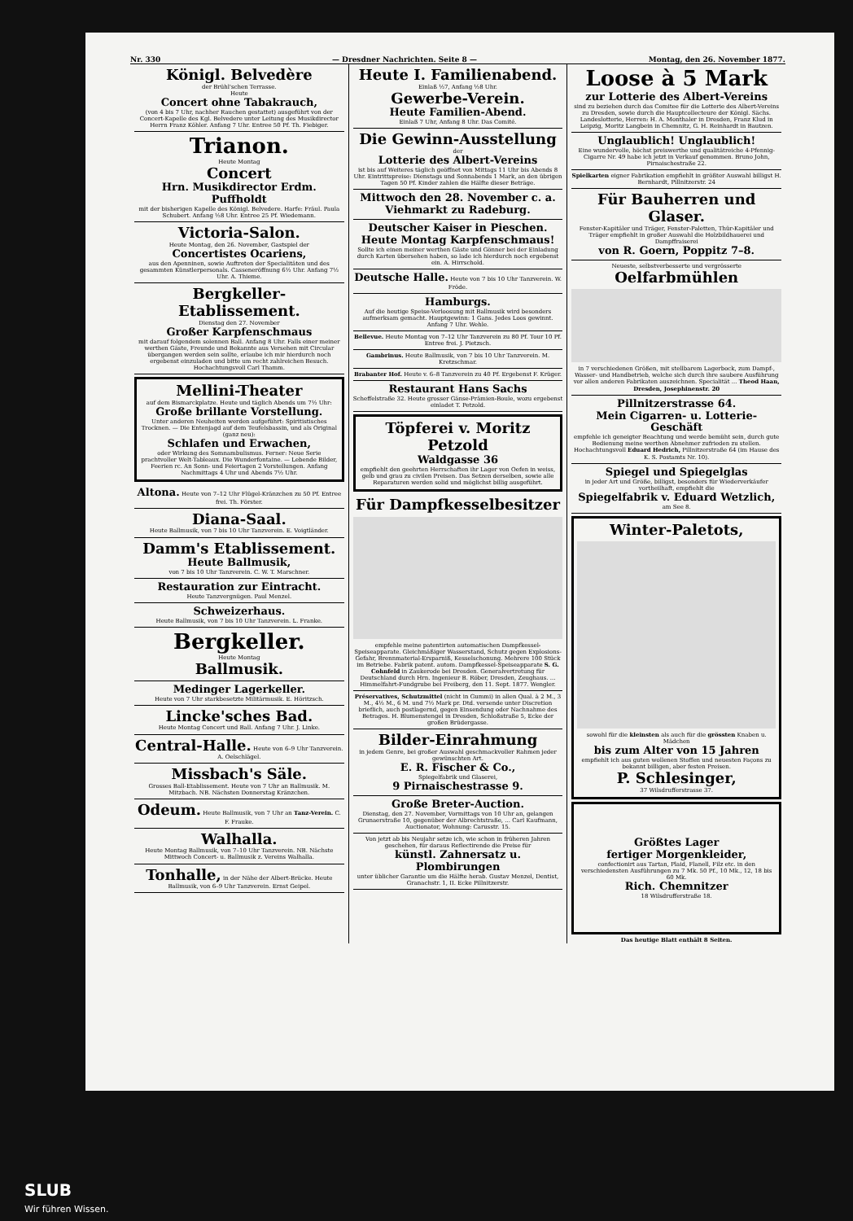Nr. 330 — Dresdner Nachrichten. Seite 8 — Montag, den 26. November 1877.
Königl. Belvedère
der Brühl'schen Terrasse.
Heute
Concert ohne Tabakrauch,
(von 4 bis 7 Uhr, nachher Rauchen gestattet) ausgeführt von der Concert-Kapelle des Kgl. Belvedere unter Leitung des Musikdirector Herrn Franz Köhler. Anfang 7 Uhr. Entree 50 Pf. Th. Fiebiger.
Trianon.
Heute Montag
Concert
Hrn. Musikdirector Erdm. Puffholdt
mit der bisherigen Kapelle des Königl. Belvedere. Harfe: Fräul. Paula Schubert. Anfang ½8 Uhr. Entree 25 Pf. Wiedemann.
Victoria-Salon.
Heute Montag, den 26. November, Gastspiel der
Concertistes Ocariens,
aus den Apenninen, sowie Auftreten der Specialitäten und des gesammten Künstlerpersonals. Casseneröffnung 6½ Uhr. Anfang 7½ Uhr. A. Thieme.
Bergkeller-Etablissement.
Dienstag den 27. November
Großer Karpfenschmaus
mit darauf folgendem solennen Ball. Anfang 8 Uhr. Falls einer meiner werthen Gäste, Freunde und Bekannte aus Versehen mit Circular übergangen werden sein sollte, erlaube ich mir hierdurch noch ergebenst einzuladen und bitte um recht zahlreichen Besuch. Hochachtungsvoll Carl Thamm.
Mellini-Theater
auf dem Bismarckplatze. Heute und täglich Abends um 7½ Uhr:
Große brillante Vorstellung.
Unter anderen Neuheiten werden aufgeführt: Spiritistisches Trocknen. — Die Entenjagd auf dem Teufelsbassin, und als Original (ganz neu):
Schlafen und Erwachen,
oder Wirkung des Somnambulismus. Ferner: Neue Serie prachtvoller Welt-Tableaux. Die Wunderfontaine. — Lebende Bilder, Feerien rc. An Sonn- und Feiertagen 2 Vorstellungen. Anfang Nachmittags 4 Uhr und Abends 7½ Uhr.
Altona. Heute von 7–12 Uhr Flügel-Kränzchen zu 50 Pf. Entree frei. Th. Förster.
Diana-Saal.
Heute Ballmusik, von 7 bis 10 Uhr Tanzverein. E. Voigtländer.
Damm's Etablissement.
Heute Ballmusik,
von 7 bis 10 Uhr Tanzverein. C. W. T. Marschner.
Restauration zur Eintracht.
Heute Tanzvergnügen. Paul Menzel.
Schweizerhaus.
Heute Ballmusik, von 7 bis 10 Uhr Tanzverein. L. Franke.
Bergkeller.
Heute Montag
Ballmusik.
Medinger Lagerkeller.
Heute von 7 Uhr starkbesetzte Militärmusik. E. Höritzsch.
Lincke'sches Bad.
Heute Montag Concert und Ball. Anfang 7 Uhr. J. Linke.
Central-Halle. Heute von 6–9 Uhr Tanzverein. A. Oelschlägel.
Missbach's Säle.
Grosses Ball-Etablissement. Heute von 7 Uhr an Ballmusik. M. Mitzbach. NB. Nächsten Donnerstag Kränzchen.
Odeum. Heute Ballmusik, von 7 Uhr an Tanz-Verein. C. F. Frauke.
Walhalla.
Heute Montag Ballmusik, von 7–10 Uhr Tanzverein. NB. Nächste Mittwoch Concert- u. Ballmusik z. Vereins Walhalla.
Tonhalle, in der Nähe der Albert-Brücke. Heute Ballmusik, von 6–9 Uhr Tanzverein. Ernst Geipel.
Heute I. Familienabend.
Einlaß ½7, Anfang ½8 Uhr.
Gewerbe-Verein.
Heute Familien-Abend.
Einlaß 7 Uhr, Anfang 8 Uhr. Das Comité.
Die Gewinn-Ausstellung
der
Lotterie des Albert-Vereins
ist bis auf Weiteres täglich geöffnet von Mittags 11 Uhr bis Abends 8 Uhr. Eintrittspreise: Dienstags und Sonnabends 1 Mark, an den übrigen Tagen 50 Pf. Kinder zahlen die Hälfte dieser Beträge.
Mittwoch den 28. November c. a.
Viehmarkt zu Radeburg.
Deutscher Kaiser in Pieschen.
Heute Montag Karpfenschmaus!
Sollte ich einen meiner werthen Gäste und Gönner bei der Einladung durch Karten übersehen haben, so lade ich hierdurch noch ergebenst ein. A. Hirrschold.
Deutsche Halle. Heute von 7 bis 10 Uhr Tanzverein. W. Fröde.
Hamburgs.
Auf die heutige Speise-Verloosung mit Ballmusik wird besonders aufmerksam gemacht. Hauptgewinn: 1 Gans. Jedes Loos gewinnt. Anfang 7 Uhr. Wehle.
Bellevue. Heute Montag von 7–12 Uhr Tanzverein zu 80 Pf. Tour 10 Pf. Entree frei. J. Pietzsch.
Gambrinus. Heute Ballmusik, von 7 bis 10 Uhr Tanzverein. M. Kretzschmar.
Brabanter Hof. Heute v. 6–8 Tanzverein zu 40 Pf. Ergebenst F. Krüger.
Restaurant Hans Sachs
Scheffelstraße 32. Heute grosser Gänse-Prämien-Boule, wozu ergebenst einladet T. Petzold.
Töpferei v. Moritz Petzold
Waldgasse 36
empfiehlt den geehrten Herrschaften ihr Lager von Oefen in weiss, gelb und grau zu civilen Preisen. Das Setzen derselben, sowie alle Reparaturen werden solid und möglichst billig ausgeführt.
Für Dampfkesselbesitzer
empfehle meine patentirten automatischen Dampfkessel-Speiseapparate. Gleichmäßiger Wasserstand, Schutz gegen Explosions-Gefahr, Brennmaterial-Ersparniß, Kesselschonung. Mehrere 100 Stück im Betriebe. Fabrik patent. autom. Dampfkessel-Speiseapparate S. G. Cohnfeld in Zaukerode bei Dresden. Generalvertretung für Deutschland durch Hrn. Ingenieur B. Röber, Dresden, Zeughaus. ... Himmelfahrt-Fundgrube bei Freiberg, den 11. Sept. 1877. Wengler.
Préservatives, Schutzmittel (nicht in Gummi) in allen Qual. à 2 M., 3 M., 4½ M., 6 M. und 7½ Mark pr. Dtd. versende unter Discretion brieflich, auch postlagernd, gegen Einsendung oder Nachnahme des Betrages. H. Blumenstengel in Dresden, Schloßstraße 5, Ecke der großen Brüdergasse.
Bilder-Einrahmung
in jedem Genre, bei großer Auswahl geschmackvoller Rahmen jeder gewünschten Art.
E. R. Fischer & Co.,
Spiegelfabrik und Glaserei,
9 Pirnaischestrasse 9.
Große Breter-Auction.
Dienstag, den 27. November, Vormittags von 10 Uhr an, gelangen Grunaerstraße 10, gegenüber der Albrechtstraße, ... Carl Kaufmann, Auctionator, Wohnung: Carusstr. 15.
Von jetzt ab bis Neujahr setze ich, wie schon in früheren Jahren geschehen, für daraus Reflectirende die Preise für
künstl. Zahnersatz u. Plombirungen
unter üblicher Garantie um die Hälfte herab. Gustav Menzel, Dentist, Granachstr. 1, II. Ecke Pillnitzerstr.
Loose à 5 Mark
zur Lotterie des Albert-Vereins
sind zu beziehen durch das Comitee für die Lotterie des Albert-Vereins zu Dresden, sowie durch die Hauptcollecteure der Königl. Sächs. Landeslotterie, Herren: H. A. Monthaler in Dresden, Franz Klud in Leipzig, Moritz Langbein in Chemnitz, G. H. Reinhardt in Bautzen.
Unglaublich! Unglaublich!
Eine wundervolle, höchst preiswerthe und qualitätreiche 4-Pfennig-Cigarre Nr. 49 habe ich jetzt in Verkauf genommen. Bruno John, Pirnaischestraße 22.
Spielkarten eigner Fabrikation empfiehlt in größter Auswahl billigst H. Bernhardt, Pillnitzerstr. 24
Für Bauherren und Glaser.
Fenster-Kapitäler und Träger, Fenster-Paletten, Thür-Kapitäler und Träger empfiehlt in großer Auswahl die Holzbildhauerei und Dampffraiserei
von R. Goern, Poppitz 7–8.
Neueste, selbstverbesserte und vergrösserte
Oelfarbmühlen
in 7 verschiedenen Größen, mit stellbarem Lagerbock, zum Dampf-, Wasser- und Handbetrieb, welche sich durch ihre saubere Ausführung vor allen anderen Fabrikaten auszeichnen. Specialität ... Theod Haan, Dresden, Josephinenstr. 20
Pillnitzerstrasse 64.
Mein Cigarren- u. Lotterie-Geschäft
empfehle ich geneigter Beachtung und werde bemüht sein, durch gute Bedienung meine werthen Abnehmer zufrieden zu stellen. Hochachtungsvoll Eduard Hedrich, Pillnitzerstraße 64 (im Hause des K. S. Postamts Nr. 10).
Spiegel und Spiegelglas
in jeder Art und Größe, billigst, besonders für Wiederverkäufer vortheilhaft, empfiehlt die
Spiegelfabrik v. Eduard Wetzlich,
am See 8.
Winter-Paletots,
sowohl für die kleinsten als auch für die grössten Knaben u. Mädchen
bis zum Alter von 15 Jahren
empfiehlt ich aus guten wollenen Stoffen und neuesten Façons zu bekannt billigen, aber festen Preisen.
P. Schlesinger,
37 Wilsdrufferstrasse 37.
Größtes Lager
fertiger Morgenkleider,
confectionirt aus Tartan, Plaid, Flanell, Filz etc. in den verschiedensten Ausführungen zu 7 Mk. 50 Pf., 10 Mk., 12, 18 bis 60 Mk.
Rich. Chemnitzer
18 Wilsdrufferstraße 18.
Das heutige Blatt enthält 8 Seiten.
SLUB
Wir führen Wissen.